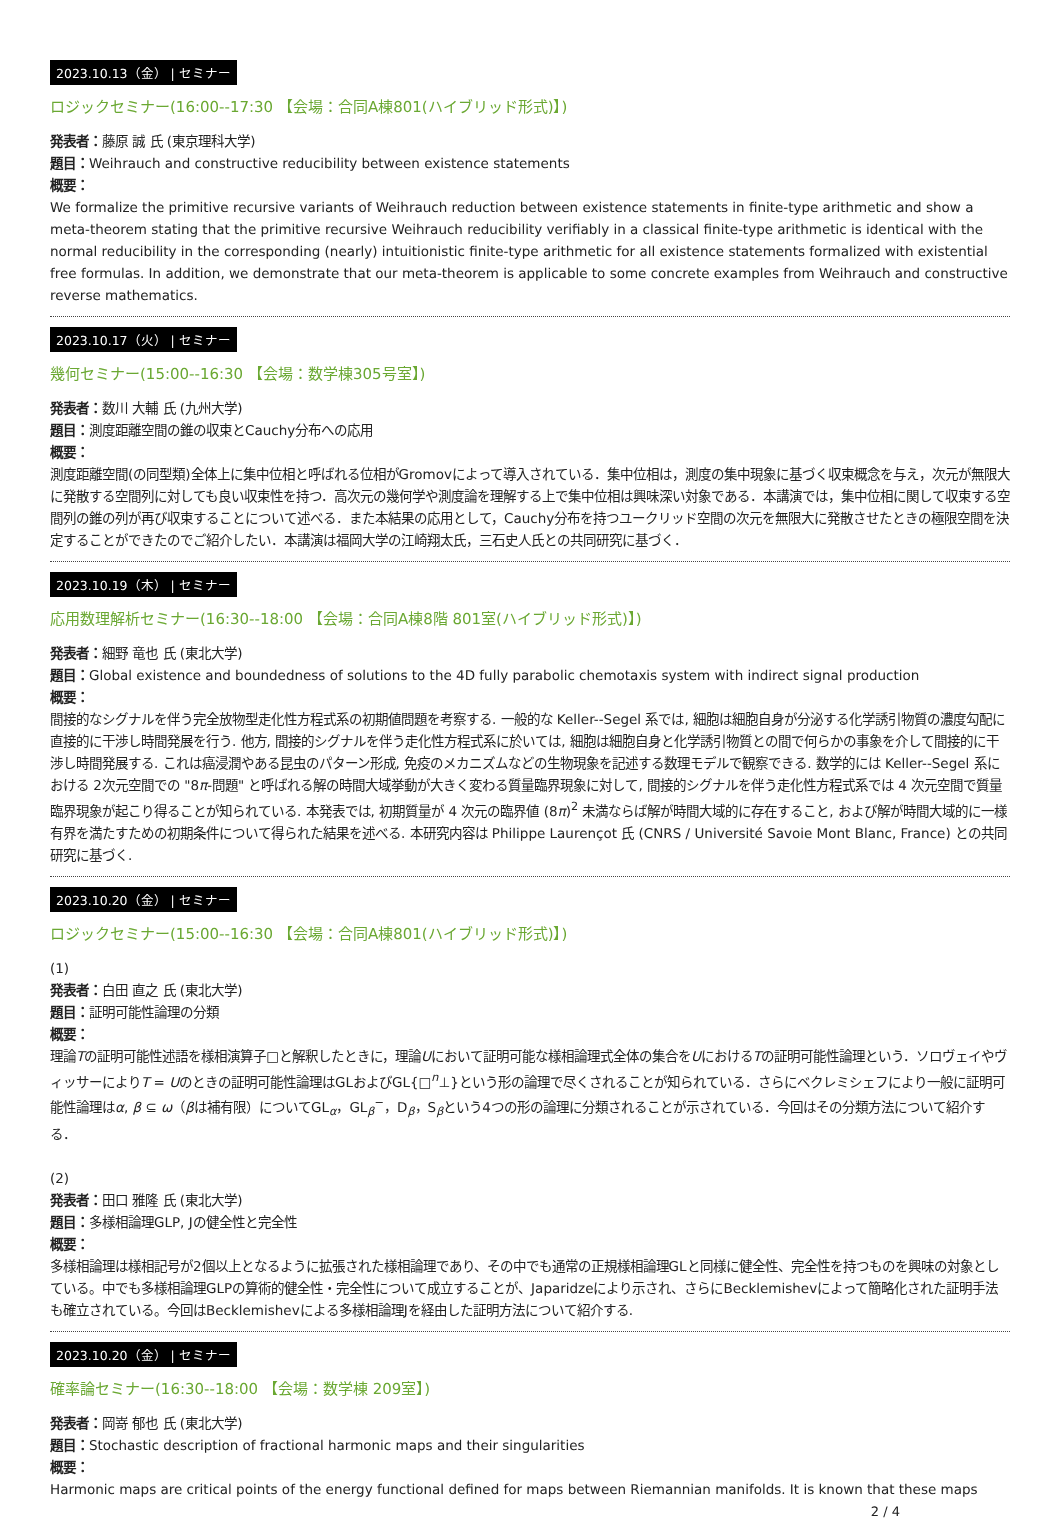2023.10.13（金） | セミナー
ロジックセミナー(16:00--17:30 【会場：合同A棟801(ハイブリッド形式)】)
発表者：藤原 誠 氏 (東京理科大学)
題目：Weihrauch and constructive reducibility between existence statements
概要：
We formalize the primitive recursive variants of Weihrauch reduction between existence statements in finite-type arithmetic and show a meta-theorem stating that the primitive recursive Weihrauch reducibility verifiably in a classical finite-type arithmetic is identical with the normal reducibility in the corresponding (nearly) intuitionistic finite-type arithmetic for all existence statements formalized with existential free formulas. In addition, we demonstrate that our meta-theorem is applicable to some concrete examples from Weihrauch and constructive reverse mathematics.
2023.10.17（火） | セミナー
幾何セミナー(15:00--16:30 【会場：数学棟305号室】)
発表者：数川 大輔 氏 (九州大学)
題目：測度距離空間の錐の収束とCauchy分布への応用
概要：
測度距離空間(の同型類)全体上に集中位相と呼ばれる位相がGromovによって導入されている．集中位相は，測度の集中現象に基づく収束概念を与え，次元が無限大に発散する空間列に対しても良い収束性を持つ．高次元の幾何学や測度論を理解する上で集中位相は興味深い対象である．本講演では，集中位相に関して収束する空間列の錐の列が再び収束することについて述べる．また本結果の応用として，Cauchy分布を持つユークリッド空間の次元を無限大に発散させたときの極限空間を決定することができたのでご紹介したい．本講演は福岡大学の江崎翔太氏，三石史人氏との共同研究に基づく．
2023.10.19（木） | セミナー
応用数理解析セミナー(16:30--18:00 【会場：合同A棟8階 801室(ハイブリッド形式)】)
発表者：細野 竜也 氏 (東北大学)
題目：Global existence and boundedness of solutions to the 4D fully parabolic chemotaxis system with indirect signal production
概要：
間接的なシグナルを伴う完全放物型走化性方程式系の初期値問題を考察する. 一般的な Keller--Segel 系では, 細胞は細胞自身が分泌する化学誘引物質の濃度勾配に直接的に干渉し時間発展を行う. 他方, 間接的シグナルを伴う走化性方程式系に於いては, 細胞は細胞自身と化学誘引物質との間で何らかの事象を介して間接的に干渉し時間発展する. これは癌浸潤やある昆虫のパターン形成, 免疫のメカニズムなどの生物現象を記述する数理モデルで観察できる. 数学的には Keller--Segel 系における 2次元空間での "8π-問題" と呼ばれる解の時間大域挙動が大きく変わる質量臨界現象に対して, 間接的シグナルを伴う走化性方程式系では 4 次元空間で質量臨界現象が起こり得ることが知られている. 本発表では, 初期質量が 4 次元の臨界値 (8π)<sup>2</sup> 未満ならば解が時間大域的に存在すること, および解が時間大域的に一様有界を満たすための初期条件について得られた結果を述べる. 本研究内容は Philippe Laurençot 氏 (CNRS / Université Savoie Mont Blanc, France) との共同研究に基づく.
2023.10.20（金） | セミナー
ロジックセミナー(15:00--16:30 【会場：合同A棟801(ハイブリッド形式)】)
(1)
発表者：白田 直之 氏 (東北大学)
題目：証明可能性論理の分類
概要：
理論Tの証明可能性述語を様相演算子□と解釈したときに，理論Uにおいて証明可能な様相論理式全体の集合をUにおけるTの証明可能性論理という．ソロヴェイやヴィッサーによりT = Uのときの証明可能性論理はGLおよびGL{□<sup>n</sup>⊥}という形の論理で尽くされることが知られている．さらにベクレミシェフにより一般に証明可能性論理はα, β ⊆ ω（βは補有限）についてGL<sub>α</sub>，GL<sub>β</sub><sup>−</sup>，D<sub>β</sub>，S<sub>β</sub>という4つの形の論理に分類されることが示されている．今回はその分類方法について紹介する．
(2)
発表者：田口 雅隆 氏 (東北大学)
題目：多様相論理GLP, Jの健全性と完全性
概要：
多様相論理は様相記号が2個以上となるように拡張された様相論理であり、その中でも通常の正規様相論理GLと同様に健全性、完全性を持つものを興味の対象としている。中でも多様相論理GLPの算術的健全性・完全性について成立することが、Japaridzeにより示され、さらにBecklemishevによって簡略化された証明手法も確立されている。今回はBecklemishevによる多様相論理Jを経由した証明方法について紹介する.
2023.10.20（金） | セミナー
確率論セミナー(16:30--18:00 【会場：数学棟 209室】)
発表者：岡嵜 郁也 氏 (東北大学)
題目：Stochastic description of fractional harmonic maps and their singularities
概要：
Harmonic maps are critical points of the energy functional defined for maps between Riemannian manifolds. It is known that these maps
2 / 4